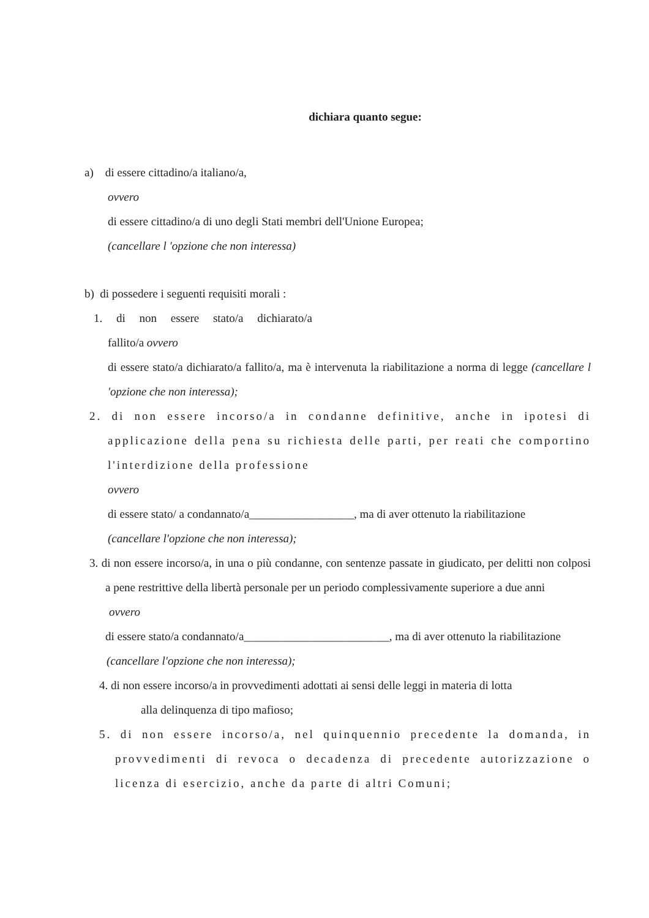dichiara quanto segue:
a) di essere cittadino/a italiano/a,
ovvero
di essere cittadino/a di uno degli Stati membri dell'Unione Europea;
(cancellare l 'opzione che non interessa)
b) di possedere i seguenti requisiti morali :
1. di non essere stato/a dichiarato/a
fallito/a ovvero
di essere stato/a dichiarato/a fallito/a, ma è intervenuta la riabilitazione a norma di legge (cancellare l 'opzione che non interessa);
2. di non essere incorso/a in condanne definitive, anche in ipotesi di applicazione della pena su richiesta delle parti, per reati che comportino l'interdizione della professione
ovvero
di essere stato/ a condannato/a__________________, ma di aver ottenuto la riabilitazione
(cancellare l'opzione che non interessa);
3. di non essere incorso/a, in una o più condanne, con sentenze passate in giudicato, per delitti non colposi a pene restrittive della libertà personale per un periodo complessivamente superiore a due anni
ovvero
di essere stato/a condannato/a_________________________, ma di aver ottenuto la riabilitazione
(cancellare l'opzione che non interessa);
4. di non essere incorso/a in provvedimenti adottati ai sensi delle leggi in materia di lotta
alla delinquenza di tipo mafioso;
5. di non essere incorso/a, nel quinquennio precedente la domanda, in provvedimenti di revoca o decadenza di precedente autorizzazione o licenza di esercizio, anche da parte di altri Comuni;